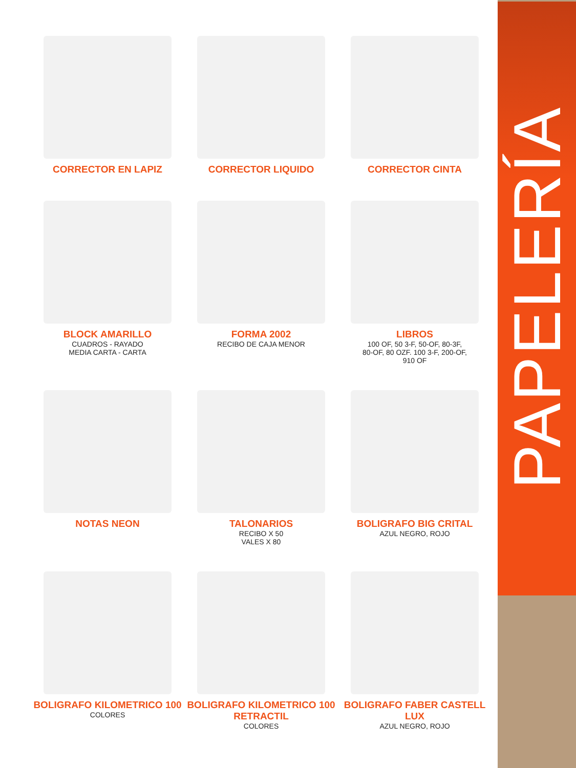PAPELERÍA
CORRECTOR EN LAPIZ
CORRECTOR LIQUIDO
CORRECTOR CINTA
BLOCK AMARILLO
CUADROS - RAYADO
MEDIA CARTA - CARTA
FORMA 2002
RECIBO DE CAJA MENOR
LIBROS
100 OF, 50 3-F, 50-OF, 80-3F,
80-OF, 80 OZF. 100 3-F, 200-OF,
910 OF
NOTAS NEON
TALONARIOS
RECIBO X 50
VALES X 80
BOLIGRAFO BIG CRITAL
AZUL NEGRO, ROJO
BOLIGRAFO KILOMETRICO 100
COLORES
BOLIGRAFO KILOMETRICO 100 RETRACTIL
COLORES
BOLIGRAFO FABER CASTELL LUX
AZUL NEGRO, ROJO